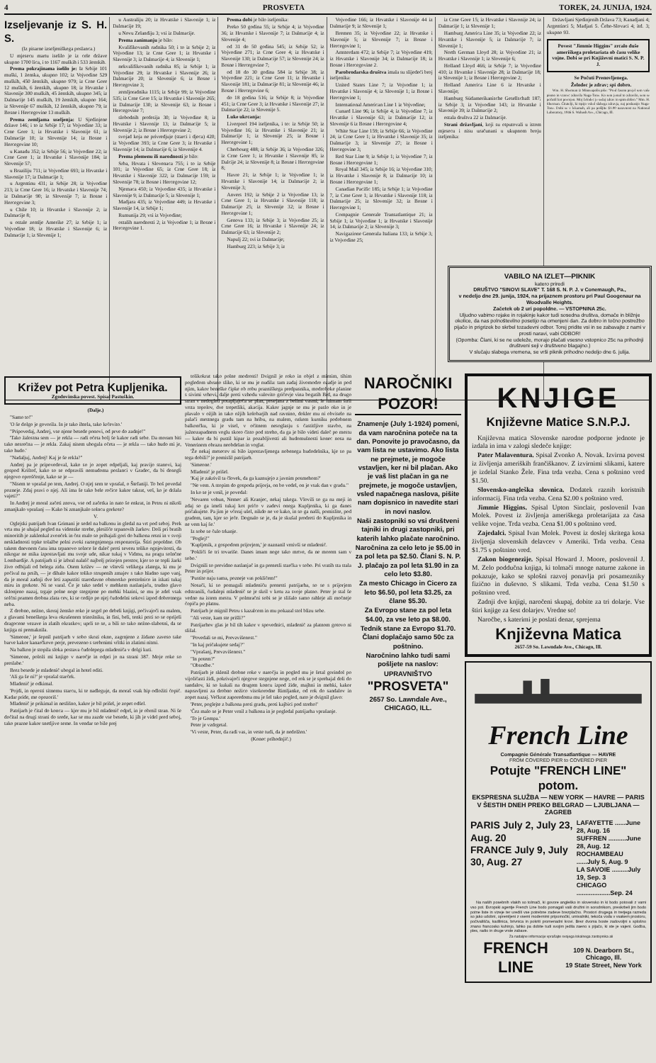4 PROSVETA TOREK, 24. JUNIJA, 1924.
Izseljevanje iz S. H. S.
(Iz pisarne izseljeniškega poslanca.)
U mjesecu martu iselilo je iz cele države ukupno 1700 lica, i to 1167 muških i 533 ženskih.
Prema pokrajinama iselilo je: Iz Srbije 101 muški, 1 ženska, ukupno 102; iz Vojvodine 529 muških, 450 ženskih, ukupno 979; iz Crne Gore 12 muških, 6 ženskih, ukupno 18; iz Hrvatske i Slavonije 300 muških, 45 ženskih, ukupno 345; iz Dalmacije 145 muških, 19 ženskih, ukupno 164; iz Slovenije 67 muških, 12 ženskih, ukupno 79; iz Bosne i Hercegovine 13 muških.
Prema zemljama useljenja: U Sjedinjene države 146; i to iz Srbije 17; iz Vojvodine 33; iz Crne Gore 1; iz Hrvatske i Slavonije 61; iz Dalmacije 10; iz Slovenije 14; iz Bosne i Hercegovine 10;
u Kanadu 352; iz Srbije 56; iz Vojvodine 22; iz Crne Gore 1; iz Hrvatske i Slavonije 184; iz Slovenije 57;
u Braziliju 711; iz Vojvodine 693; iz Hrvatske i Slavonije 17; iz Dalmacije 1;
u Argentinu 431; iz Srbije 28; iz Vojvodine 213; iz Crne Gore 16; iz Hrvatske i Slavonije 74; iz Dalmacije 90; iz Slovenije 7; iz Bosne i Hercegovine 3;
u Chile 10; iz Hrvatske i Slavonije 2; iz Dalmacije 8;
u ostale zemlje Amerike 27; iz Srbije 1; iz Vojvodine 18; iz Hrvatske i Slavonije 6; iz Dalmacije 1; iz Slovenije 1;
u Australiju 20; iz Hrvatske i Slavonije 1; iz Dalmacije 19;
u Novu Zelandiju 3; vsi iz Dalmacije.
Prema zanimanju je bilo:
Kvalifikovanih radnika 50; i to iz Srbije 2; iz Vojvodine 13; iz Crne Gore 1; iz Hrvatske i Slavonije 3; iz Dalmacije 4; iz Slovenije 1;
nekvalifikovanih radnika 85; iz Srbije 1; iz Vojvodine 29; iz Hrvatske i Slavonije 26; iz Dalmacije 20; iz Slovenije 6; iz Bosne i Hercegovine 3;
zemljoradnika 1115; iz Srbije 99; iz Vojvodine 535; iz Crne Gore 15; iz Hrvatske i Slavonije 265; iz Dalmacije 130; iz Slovenije 63; iz Bosne i Hercegovine 7;
slobodnih profesija 30; iz Vojvodine 8; iz Hrvatske i Slavonije 13; iz Dalmacije 5; iz Slovenije 2; iz Bosne i Hercegovine 2;
svojad koja ne privredjuje (starci i djeca) 420; iz Vojvodine 393; iz Crne Gore 3; iz Hrvatske i Slavonije 14; iz Dalmacije 6; iz Slovenije 4.
Prema plemenu ili narodnosti je bilo:
Srba, Hrvata i Slovenaca 755; i to iz Srbije 101; iz Vojvodine 65; iz Crne Gore 18; iz Hrvatske i Slavonije 322; iz Dalmacije 159; iz Slovenije 78; iz Bosne i Hercegovine 12;
Njemaca 450; iz Vojvodine 435; iz Hrvatske i Slavonije 9; iz Dalmacije 5; iz Slovenije 1;
Madjara 435; iz Vojvodine 449; iz Hrvatske i Slavonije 14, iz Srbije 1;
Rumunija 29; vsi iz Vojvodine;
ostalih narodnosti 2; iz Vojvodine 1; iz Bosne i Hercegovine 1.
Prema dobi je bilo iseljenika:
Preko 50 godina 55; iz Srbije 4; iz Vojvodine 36; iz Hrvatske i Slavonije 7; iz Dalmacije 4; iz Slovenije 4;
od 31 do 50 godina 545; iz Srbije 52; iz Vojvodine 271; iz Crne Gore 4; iz Hrvatske i Slavonije 130; iz Dalmacije 57; iz Slovenije 24; iz Bosne i Hercegovine 7;
od 18 do 30 godina 584 iz Srbije 38; iz Vojvodine 221; iz Crne Gore 11; iz Hrvatske i Slavonije 181; iz Dalmacije 81; iz Slovenije 46; iz Bosne i Hercegovine 6;
do 18 godina 516; iz Srbije 8; iz Vojvodine 451; iz Crne Gore 3; iz Hrvatske i Slavonije 27; iz Dalmacije 22; iz Slovenije 5.
Luke ukrcanja:
Liverpool 194 iseljenika, i to: iz Srbije 50; iz Vojvodine 16; iz Hrvatske i Slavonije 21; iz Dalmacije 1; iz Slovenije 25; iz Bosne i Hercegovine 1;
Cherbourg 488; iz Srbije 36; iz Vojvodine 326; iz Crne Gore 1; iz Hrvatske i Slavonije 85; iz Dalcije 24; iz Slovenije 8; iz Bosne i Hercegovine 8;
Havre 21; iz Srbije 1; iz Vojvodine 1; iz Hrvatske i Slavonije 14; iz Dalmacije 2; iz Slovenije 3;
Anvers 192; iz Srbije 2 iz Vojvodine 13; iz Crne Gore 1; iz Hrvatske i Slavonije 118; iz Dalmacije 25; iz Slovenije 32; iz Bosne i Hercegovine 1;
Genova 133; iz Srbije 3; iz Vojvodine 25; iz Crne Gore 16; iz Hrvatske i Slavonije 24; iz Dalmacije 63; iz Slovenije 2;
Napulj 22; svi iz Dalmacije;
Hamburg 223; iz Srbije 3; iz
Vojvodine 166; iz Hrvatske i Slavonije 44 iz Dalmacije 9; iz Slovenije 1;
Bremen 35; iz Vojvodine 22; iz Hrvatske i Slavonije 5; iz Slovenije 7; iz Bosne i Hercegovine 1;
Amsterdam 472; iz Srbije 7; iz Vojvodine 419; iz Hrvatske i Slavonije 34; iz Dalmacije 18; iz Bosne i Hercegovine 2.
Parobrodarska društva imala su slijedeći broj iseljenika:
United States Line 7; iz Vojvodine 1; iz Hrvatske i Slavonije 4; iz Slovenije 1; iz Bosne i Hercegovine 1;
International American Line 1 iz Vojvodine;
Cunard Line 96; iz Srbije 4; iz Vojvodine 7; iz Hrvatske i Slavonije 63; iz Dalmacije 12; iz Slovenije 6 iz Bosne i Hercegovine 4;
White Star Line 159; iz Srbije 66; iz Vojvodine 24; iz Crne Gore 1; iz Hrvatske i Slavonije 35; iz Dalmacije 3; iz Slovenije 27; iz Bosne i Hercegovine 3;
Red Star Line 9; iz Srbije 1; iz Vojvodine 7; iz Bosne i Hercegovine 1;
Royal Mail 345; iz Srbije 16; iz Vojvodine 310; iz Hrvatske i Slavonije 8; iz Dalmacije 10; iz Bosne i Hercegovine 1;
Canadian Pacific 185; iz Srbije 1; iz Vojvodine 7, iz Crne Gore 1; iz Hrvatske i Slavonije 118; iz Dalmacije 25; iz Slovenije 32; iz Bosne i Hercegovine 1;
Compagnie Generale Transatlantique 21; iz Srbije 1; iz Vojvodine 1; iz Hrvatske i Slavonije 14; iz Dalmacije 2; iz Slovenije 3;
Navigazione Generala Italiana 133; iz Srbije 3; iz Vojvodine 25;
iz Crne Gore 15; iz Hrvatske i Slavonije 24; iz Dalmacije 1; iz Slovenije 1;
Hamburg America Line 35; iz Vojvodine 22; iz Hrvatske i Slavonije 5; iz Dalmacije 7; iz Slovenije 1;
North German Lloyd 28; iz Vojvodine 21; iz Hrvatske i Slavonije 1; iz Slovenije 6;
Holland Lloyd 466; iz Srbije 7; iz Vojvodine 410; iz Hrvatske i Slavonije 28; iz Dalmacije 18; iz Slovenije 1; iz Bosne i Hercegovine 2;
Holland America Line 6 iz Hrvatske i Slavonije;
Hamburg Südamerikanische Gesellschaft 187; iz Srbije 3; iz Vojvodine 143; iz Hrvatske i Slavonije 39; iz Dalmacije 2;
ostala društva 22 iz Dalmacije.
Strani državljani, koji su otputovali u istom mjesecu i nisu uračunani u ukupnom broju iseljenika:
Državljani Sjedinjenih Država 73; Kanadjani 4; Argentinci 5; Madjari 5. Čeho-Slovaci 4; itd. 3; ukupno 93.
Povest "Jimmie Higgins" zrcalo duše ameriškega proletariata ob času velike vojne. Dobi se pri Književni matici S. N. P. J.
Se Počuti Prenovljenega.
Želodec je zdrav; spi dobro.
Wm. H. Sherman iz Minneapolis piše: "Pred časom prejel sem vaše pismo in vzorec zdravila Nuga-Tone. Ko sem jemal to zdravilo, sem se počutil kot prerojen. Moj želodec je sedaj zdrav in spim dobro." Mm. H. Sherman. Čitatelji, ki trpijo vsled slabega zdravja, naj poskusijo Nuga-Tone. Dobi se v lekarnah, ali pa pošljite $1.00 naravnost na National Laboratory, 1046 S. Wabash Ave., Chicago, Ill.
VABILO NA IZLET—PIKNIK
katero priredi
DRUŠTVO "SINOVI SLAVE" T. 168 S. N. P. J. v Conemaugh, Pa.,
v nedeljo dne 29. junija, 1924, na prijaznem prostoru pri Paul Googenaur na Woodvalle Heights.
Začetek ob 2 uri popoldne. — VSTOPNINA 25c.
Uljudno vabimo rojake in rojakinje kakor tudi sosedna društva, domače in bližnje okolice, da nas polnoštevilno posetijo na omenjeni dan. Za dobro in točno postrežbo pijačo in prigrizek bo skrbel tozadevni odbor. Torej pridite vsi in se zabavajte z nami v prosti naravi, vabi ODBOR!
(Opomba: Člani, ki se ne udeleže, morajo plačati vsesno vstopnico 25c na prihodnji društveni seji v društveno blagajno.)
V slučaju slabega vremena, se vrši piknik prihodno nedeljo dne 6. julija.
Križev pot Petra Kupljenika.
Zgodovinska povest. Spisal Pastuškin.
(Dalje.)
"Samo to!"
'O še dolgo je govorila. In je tako ihtela, tako krčevito.'
"Pripovedaj, Andrej, vse njene besede ponovi, od prve do zadnje!"
'Tako žalostna sem — je rekla — radi očeta bolj še kakor radi sebe. Da moram biti tako nesrečna — je rekla. Zakaj nisem ubogala očeta — je rekla — tako hudo mi je, tako hudo.'
"Nadaljuj, Andrej! Kaj je še rekla?"
Andrej pa je pripovedoval, kako so jo zopet odpeljali, kaj pravijo stanovi, kaj gospod Krištof, kako so se odpravili nemudoma poslanci v Gradec, da bi dosegli njegovo oproščenje, kako se je —
"Nisem te vprašal po tem, Andrej. O njej sem te vprašal, o Štefaniji. To boš povedal pozneje. Zdaj pravi o njej. Ali ima še tako bele ročice kakor takrat, veš, ko je držala vajeti?"
In Andrej je moral začeti znova, vse od začetka in nato še enkrat, in Petru ni nikoli zmanjkalo vprašanj — Kako bi zmanjkalo solncu gorkote?
V.
Oglejski patrijarh Ivan Grimani je sedel na balkonu in gledal na vrt pod seboj. Prek vrta mu je uhajal pogled na videnske strehe, plesišče srpanovih žarkov. Doli pri bratih minoritih je zaklenkal zvonček in čez malo so prihajali gori do balkona resni in v svoji neskladnosti trpke tolažbe polni zvoki raztegnjenega responzorija. Štiri popoldne. Ob takem dnevnem času ima srpanovo solnce še daleč proti severu toliko ognjevitosti, da nikogar ne mika izpostavljati mu svoje ude, nikar tukaj v Vidmu, na pragu solnčne Lombardije. A patrijarh si je izbral nalašč najbolj prisojen prostor, kjer so se topli žarki živo odbijali od belega zidu. Osem križev — ne vštevši velikega zlatega, ki mu je počival na prsih, — je dihalo kakor toliko strupenih zmajev s tako hladno sapo vanj, da je moral zadnji dve leti zapustiti starodavno obmorsko prestolnico in iskati tukaj miru in gorkote. Ni se varal. Če je tako sedel v mehkem naslanjaču, trudno glavo sklonjeno nazaj, trgaje polne noge stegnjene po mehki blazini, se mu je zdel vsak solčni pramen drobna zlata cev, ki se cedijo po njej čudodelni sokovi izpod dobrotnega neba.
Z drobno, nežno, skoraj žensko roko je segel po debeli knjigi, počivajoči na malem, z glavami beneškega leva okrašenem trinožniku, in fini, beli, tenki prsti so se oprijeli dragocene vezave in zlatih okraskov; uprli so se, a bili so tako nežno-slabotni, da se knjiga ni premaknila.
'Simeone,' je šepnil patrijarh v sobo skozi okno, zagrnjeno z židano zaveso take barve kakor kanarčkovo perje, prevezeno s srebrnimi vŕitki in zlatimi nitmi.
Na balkon je stopila sloka postava čudolepega mladeniča v dolgi kuti.
'Simeone, položi mi knjigo v naročje in odpri jo na strani 387. Moje roke so preslabe.'
Brez besede je mladenič ubogal in hotel oditi.
'Ali ga še ni?' je vprašal starček.
Mladenič je odkimal.
'Pojdi, in oprosti sitnemu starcu, ki te nadleguje, da moraš vsak hip odložiti čopič. Kadar pride, me opozoriš.'
Mladenič je prikimal in neslišno, kakor je bil prišel, je zopet odšel.
Patrijarh je čital do konca — kjer mu je bil mladenič odprl, in je obrnil stran. Ni še dočital na drugi strani do srede, kar se mu zazde vse besede, ki jih je videl pred seboj, tako prazne kakor snetljive seme. In vendar so bile prej
tolikokrat tako polne modrosti! Dvignil je roko in objel z mirnim, tihim pogledom ubrano sliko, ki se mu je nudila: tam zadaj živomodro ozadje in pod njim, kakor beneške čipke ob robu prazniškega predpasnika, modroboke planine s sivimi vrhovi, dalje proti vzhodu valovito gričevje vina bogatih Brd, na drugo stran v nedogled potapljajoča se plan, posejana z belimi vasmi; le tuintam štrli vrsta topolov, dve trepetliki, akacija. Kakor jagnje se mu je paslo oko in je plavalo v ožjih in tako ožjih kolobarjih nad ravnino, dokler mu ni obviselo na palači mestnega gradu tam na hribu, na malem, ozkem kurniku podobnem balkončku, ki je visel, v očitnem nesoglasju s častitljivo stavbo, na južnozapadnem voglu skoro čisto pod streho, da ga je bilo videti daleč po mestu — kakor da bi pustil kipar iz pozabljivosti ali hudomušnosti konec nosa na Venerinem obrazu neobdelan in voglat.
'Že nekaj mesecev ni bilo izpostavljenega nobenega hudodelnika, kje so pa tega dobili?' je pomislil patrijarh.
'Simeone.'
Mladenič je prišel.
'Kaj je zakrivil ta človek, da ga kaznujejo z javnim posmehom?'
"Ne vem. A stopim do gospoda prijorja, on bo vedel, on je vsak dan v gradu."
In ko se je vrnil, je povedal:
'Nevaren vohun, Nemec ali Kranjec, nekaj takega. Vlovili so ga na meji in zdaj so ga imeli tukaj kot pričo v zadevi onega Kupljenika, ki ga danes pričakujete. Pa jim je včeraj ušel, nikdo ne ve kako, in so ga našli, pomislite, pod gradom, tam, kjer so ječe. Dognalo se je, da je skušal prodreti do Kupljenika in ne vem kaj še.'
Iz sobe se čulo trkanje.
"Poglej!"
'Kupljenik, z gospodom prijorjem,' je naznanil vrnivši se mladenič.
'Pokliči še tri tovariše. Danes imam noge tako mrtve, da ne morem sam v sobo.'
Dvignili so previdno naslanjač in ga prenesli starčka v sobo. Pri vratih sta stala Peter in prijor.
'Pustite naju sama, pozneje vas pokličem!"
Nosači, ki so pomagali mladeniču prenesti patrijarha, so se s prijorjem odstranili, čudalepi mladenič se je skril v kotu za svoje platno. Peter je stal še vedno na istem mestu. V polmračni sobi se je slišalo samo rahleje ali močneje čopiča po platnu.
Patrijarh je mignil Petru s kazalcem in mu pokazal stol blizu sebe.
"Ali veste, kam ste prišli?"
Patrijarhov glas je bil tih kakor v spovednici, mladenič za platnom gotovo ni slišal.
"Povedali so mi, Prevzvišenost."
"In kaj pričakujete sedaj?"
"Vprašanj, Prevzvišenost."
"In potem?"
"Obsodbe."
Patrijarh je sklenil drobne roke v naročju in pogled mu je šetal gorindol po vijoličasti židi, pokrivajoči njegove stegnjene noge, od rok se je sprehajal doli do sandalov, ki so kukali na drugem koncu izpod žide, majhni in mehki, kakor napravljeni za drobno nožico visokorodne Rimljanke, od rok do sandalov in zopet nazaj. Večkrat zaporedoma mu je šel tako pogled, nato je dvignil glavo:
'Peter, poglejte z balkona proti gradu, proti kajbici pod streho!'
'Čez malo se je Peter vrnil z balkona in je pogledal patrijarha vprašanje.
'To je Gompa.'
Peter je vzdrgetal.
'Vi veste, Peter, da radi vas, in veste tudi, da je nedolžen.'
(Konec prihodnjič.)
NAROČNIKI POZOR!
Znamenje (July 1-1924) pomeni, da vam naročnina poteče na ta dan. Ponovite jo pravočasno, da vam lista ne ustavimo. Ako lista ne prejmete, je mogoče vstavljen, ker ni bil plačan. Ako je vaš list plačan in ga ne prejmete, je mogoče ustavljen, vsled napačnega naslova, pišite nam dopisnico in navedite stari in novi naslov.
Naši zastopniki so vsi društveni tajniki in drugi zastopniki, pri katerih lahko plačate naročnino.
Naročnina za celo leto je $5.00 in za pol leta pa $2.50. Člani S. N. P. J. plačajo za pol leta $1.90 in za celo leto $3.80.
Za mesto Chicago in Cicero za leto $6.50, pol leta $3.25, za člane $5.30.
Za Evropo stane za pol leta $4.00, za vse leto pa $8.00.
Tednik stane za Evropo $1.70. Člani doplačajo samo 50c za poštnino.
Naročnino lahko tudi sami pošljete na naslov:
UPRAVNIŠTVO
"PROSVETA"
2657 So. Lawndale Ave.,
CHICAGO, ILL.
KNJIGE
Književne Matice S.N.P.J.
Književna matica Slovenske narodne podporne jednote je izdala in ima v zalogi sledeče knjige:
Pater Malaventura. Spisal Zvonko A. Novak. Izvirna povest iz življenja ameriških frančiškanov. Z izvirnimi slikami, katere je izdelal Stanko Žele. Fina trda vezba. Cena s poštnino vred $1.50.
Slovensko-angleška slovnica. Dodatek raznih koristnih informacij. Fina trda vezba. Cena $2.00 s poštnino vred.
Jimmie Higgins. Spisal Upton Sinclair, poslovenil Ivan Molek. Povest iz življenja ameriškega proletarijata za časa velike vojne. Trda vezba. Cena $1.00 s poštnino vred.
Zajedalci. Spisal Ivan Molek. Povest iz doslej skritega kosa življenja slovenskih delavcev v Ameriki. Trda vezba. Cena $1.75 s poštnino vred.
Zakon biogenezije. Spisal Howard J. Moore, poslovenil J. M. Zelo poddučna knjiga, ki tolmači mnoge naturne zakone in pokazuje, kako se splošni razvoj ponavlja pri posameznikу fizično in duševno. S slikami. Trda vezba. Cena $1.50 s poštnino vred.
Zadnji dve knjigi, naročeni skupaj, dobite za tri dolarje. Vse štiri knjige za šest dolarjev. Vredne so!
Naročbe, s katerimi je poslati denar, sprejema
Književna Matica
2657-59 So. Lawndale Ave., Chicago, Ill.
French Line
Compagnie Générale Transatlantique — HAVRE
FROM COVERED PIER to COVERED PIER
Potujte "FRENCH LINE" potom.
EKSPRESNA SLUŽBA — NEW YORK — HAVRE — PARIS
V ŠESTIH DNEH PREKO BELGRAD — LJUBLJANA — ZAGREB
PARIS July 2, July 23, Aug. 20
FRANCE July 9, July 30, Aug. 27
LAFAYETTE ......June 28, Aug. 16
SUFFREN ..........June 28, Aug. 12
ROCHAMBEAU ......July 5, Aug. 9
LA SAVOIE .........July 19, Sep. 3
CHICAGO ...................Sep. 24
Na naših posebnih vlakih so tolmači, ki govore angleško in slovensko in ki bodo potovali z vami vso pot. Evropski agentje French Line bodo pomagali vaši družini in sorodnikom, preskrbeli jim bodo potne liste in vizeje ter uredili vse potrebne zadeve brezplačno. Prostori drugega in tretjega razreda so jako udobni, opremljeni z vsemi modernimi pripomočki, umivalniki, tekoča voda v vsakem prostoru, počivališča, kadilnica, brivnica in pokriti promenadni krovi. Brez dvoma boste zadovoljni s splošno znano francosko kuhinjo, lahko pa dobite tudi svojim jedila zaeno s pijačo, ki ste je vajeni. Godba, ples, radio in druge vrste zabave.
Za nadaljne informacije vprašajte svojega lokalnega zastopnika ali
FRENCH LINE 109 N. Dearborn St., Chicago, Ill.
19 State Street, New York